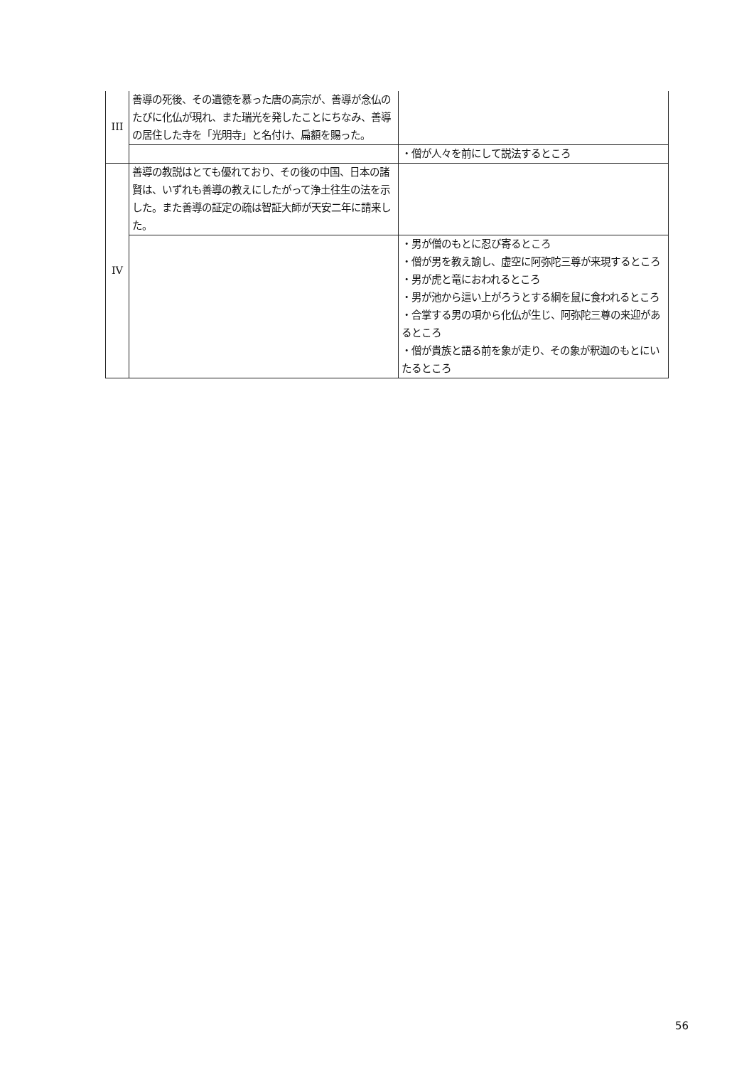| III | 善導の死後、その遺徳を慕った唐の高宗が、善導が念仏のたびに化仏が現れ、また瑞光を発したことにちなみ、善導の居住した寺を「光明寺」と名付け、扁額を賜った。 | |
| | | ・僧が人々を前にして説法するところ |
| IV | 善導の教説はとても優れており、その後の中国、日本の諸賢は、いずれも善導の教えにしたがって浄土往生の法を示した。また善導の証定の疏は智証大師が天安二年に請来した。 | |
| | | ・男が僧のもとに忍び寄るところ ・僧が男を教え諭し、虚空に阿弥陀三尊が来現するところ ・男が虎と竜におわれるところ ・男が池から這い上がろうとする綱を鼠に食われるところ ・合掌する男の項から化仏が生じ、阿弥陀三尊の来迎があるところ ・僧が貴族と語る前を象が走り、その象が釈迦のもとにいたるところ |
56